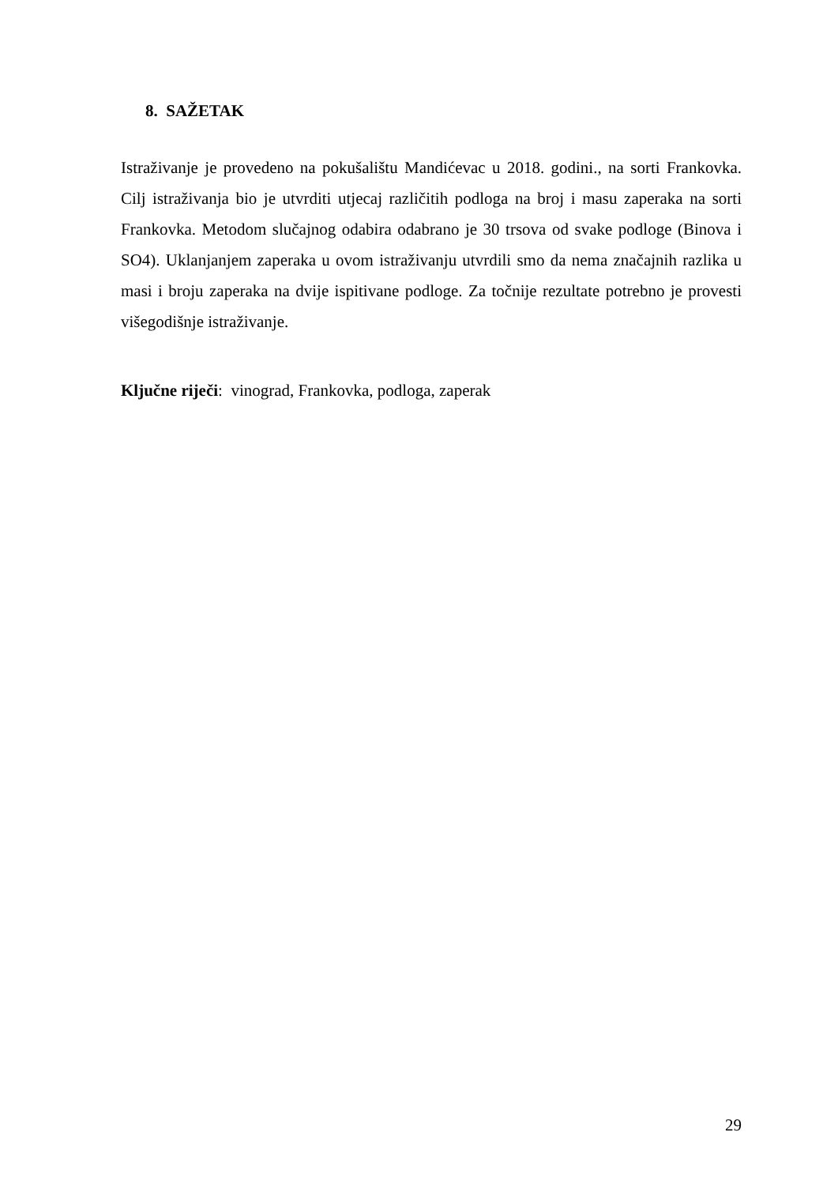8. SAŽETAK
Istraživanje je provedeno na pokušalištu Mandićevac u 2018. godini., na sorti Frankovka. Cilj istraživanja bio je utvrditi utjecaj različitih podloga na broj i masu zaperaka na sorti Frankovka. Metodom slučajnog odabira odabrano je 30 trsova od svake podloge (Binova i SO4). Uklanjanjem zaperaka u ovom istraživanju utvrdili smo da nema značajnih razlika u masi i broju zaperaka na dvije ispitivane podloge. Za točnije rezultate potrebno je provesti višegodišnje istraživanje.
Ključne riječi: vinograd, Frankovka, podloga, zaperak
29